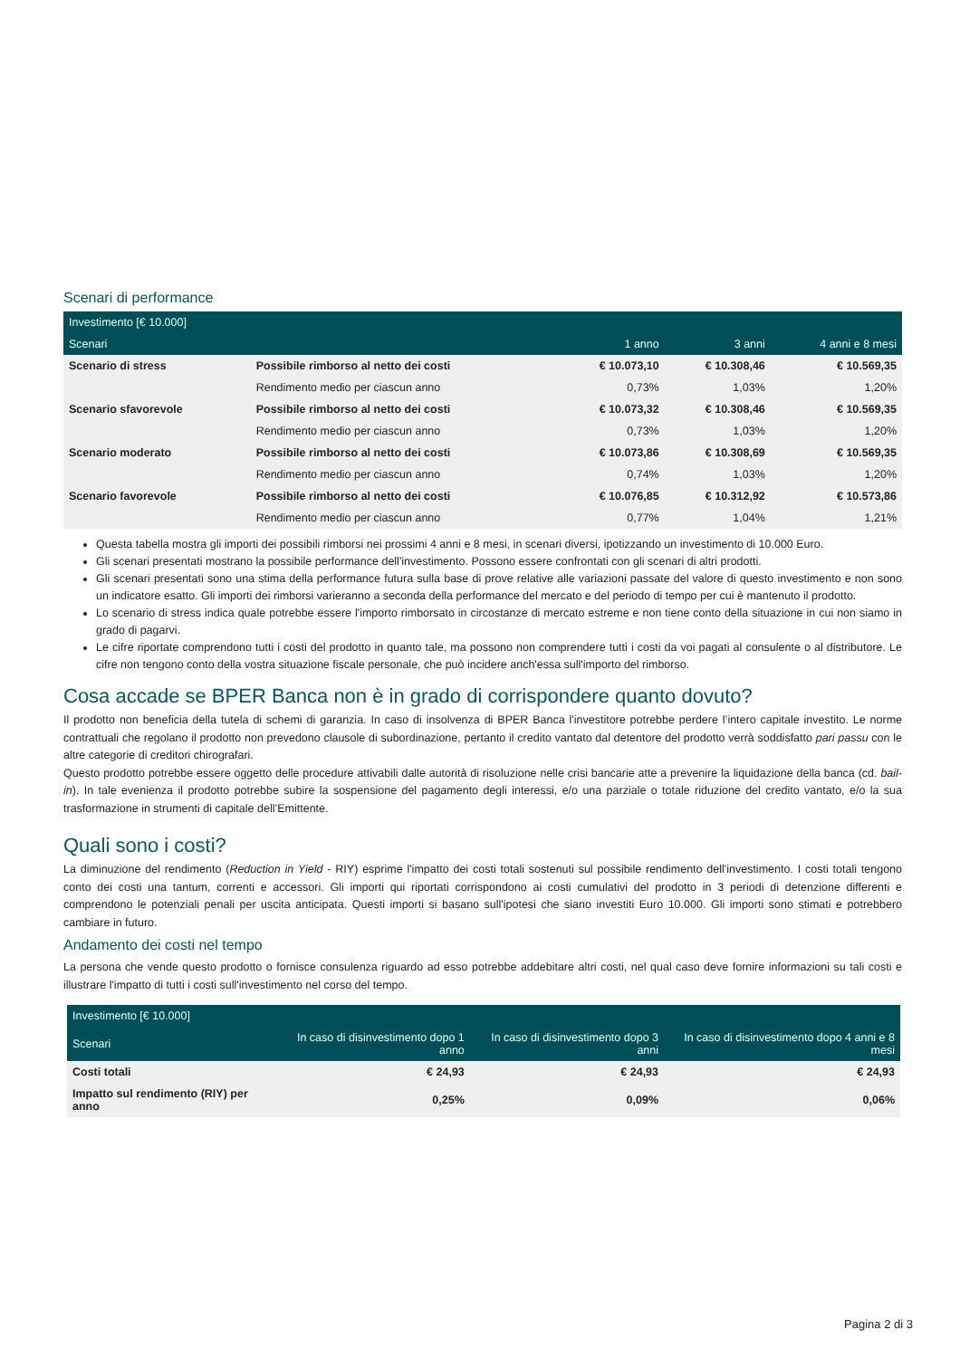Scenari di performance
| Investimento [€ 10.000] | | | | |
| --- | --- | --- | --- | --- |
| Scenari | | 1 anno | 3 anni | 4 anni e 8 mesi |
| Scenario di stress | Possibile rimborso al netto dei costi | € 10.073,10 | € 10.308,46 | € 10.569,35 |
| | Rendimento medio per ciascun anno | 0,73% | 1,03% | 1,20% |
| Scenario sfavorevole | Possibile rimborso al netto dei costi | € 10.073,32 | € 10.308,46 | € 10.569,35 |
| | Rendimento medio per ciascun anno | 0,73% | 1,03% | 1,20% |
| Scenario moderato | Possibile rimborso al netto dei costi | € 10.073,86 | € 10.308,69 | € 10.569,35 |
| | Rendimento medio per ciascun anno | 0,74% | 1,03% | 1,20% |
| Scenario favorevole | Possibile rimborso al netto dei costi | € 10.076,85 | € 10.312,92 | € 10.573,86 |
| | Rendimento medio per ciascun anno | 0,77% | 1,04% | 1,21% |
Questa tabella mostra gli importi dei possibili rimborsi nei prossimi 4 anni e 8 mesi, in scenari diversi, ipotizzando un investimento di 10.000 Euro.
Gli scenari presentati mostrano la possibile performance dell'investimento. Possono essere confrontati con gli scenari di altri prodotti.
Gli scenari presentati sono una stima della performance futura sulla base di prove relative alle variazioni passate del valore di questo investimento e non sono un indicatore esatto. Gli importi dei rimborsi varieranno a seconda della performance del mercato e del periodo di tempo per cui è mantenuto il prodotto.
Lo scenario di stress indica quale potrebbe essere l'importo rimborsato in circostanze di mercato estreme e non tiene conto della situazione in cui non siamo in grado di pagarvi.
Le cifre riportate comprendono tutti i costi del prodotto in quanto tale, ma possono non comprendere tutti i costi da voi pagati al consulente o al distributore. Le cifre non tengono conto della vostra situazione fiscale personale, che può incidere anch'essa sull'importo del rimborso.
Cosa accade se BPER Banca non è in grado di corrispondere quanto dovuto?
Il prodotto non beneficia della tutela di schemi di garanzia. In caso di insolvenza di BPER Banca l'investitore potrebbe perdere l’intero capitale investito. Le norme contrattuali che regolano il prodotto non prevedono clausole di subordinazione, pertanto il credito vantato dal detentore del prodotto verrà soddisfatto pari passu con le altre categorie di creditori chirografari.
Questo prodotto potrebbe essere oggetto delle procedure attivabili dalle autorità di risoluzione nelle crisi bancarie atte a prevenire la liquidazione della banca (cd. bail-in). In tale evenienza il prodotto potrebbe subire la sospensione del pagamento degli interessi, e/o una parziale o totale riduzione del credito vantato, e/o la sua trasformazione in strumenti di capitale dell’Emittente.
Quali sono i costi?
La diminuzione del rendimento (Reduction in Yield - RIY) esprime l'impatto dei costi totali sostenuti sul possibile rendimento dell'investimento. I costi totali tengono conto dei costi una tantum, correnti e accessori. Gli importi qui riportati corrispondono ai costi cumulativi del prodotto in 3 periodi di detenzione differenti e comprendono le potenziali penali per uscita anticipata. Questi importi si basano sull'ipotesi che siano investiti Euro 10.000. Gli importi sono stimati e potrebbero cambiare in futuro.
Andamento dei costi nel tempo
La persona che vende questo prodotto o fornisce consulenza riguardo ad esso potrebbe addebitare altri costi, nel qual caso deve fornire informazioni su tali costi e illustrare l'impatto di tutti i costi sull'investimento nel corso del tempo.
| Investimento [€ 10.000] | | | |
| --- | --- | --- | --- |
| Scenari | In caso di disinvestimento dopo 1 anno | In caso di disinvestimento dopo 3 anni | In caso di disinvestimento dopo 4 anni e 8 mesi |
| Costi totali | € 24,93 | € 24,93 | € 24,93 |
| Impatto sul rendimento (RIY) per anno | 0,25% | 0,09% | 0,06% |
Pagina 2 di 3